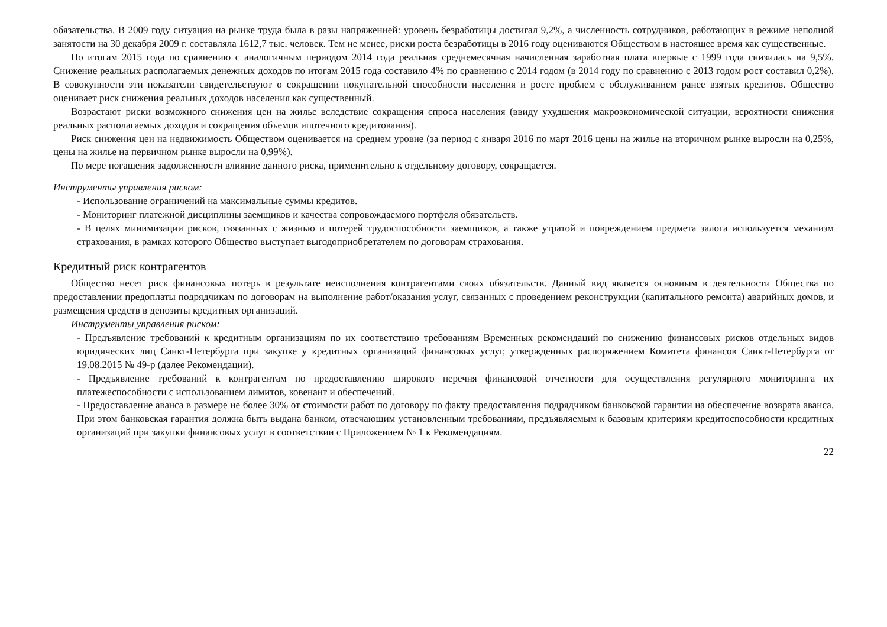обязательства. В 2009 году ситуация на рынке труда была в разы напряженней: уровень безработицы достигал 9,2%, а численность сотрудников, работающих в режиме неполной занятости на 30 декабря 2009 г. составляла 1612,7 тыс. человек. Тем не менее, риски роста безработицы в 2016 году оцениваются Обществом в настоящее время как существенные.
По итогам 2015 года по сравнению с аналогичным периодом 2014 года реальная среднемесячная начисленная заработная плата впервые с 1999 года снизилась на 9,5%. Снижение реальных располагаемых денежных доходов по итогам 2015 года составило 4% по сравнению с 2014 годом (в 2014 году по сравнению с 2013 годом рост составил 0,2%). В совокупности эти показатели свидетельствуют о сокращении покупательной способности населения и росте проблем с обслуживанием ранее взятых кредитов. Общество оценивает риск снижения реальных доходов населения как существенный.
Возрастают риски возможного снижения цен на жилье вследствие сокращения спроса населения (ввиду ухудшения макроэкономической ситуации, вероятности снижения реальных располагаемых доходов и сокращения объемов ипотечного кредитования).
Риск снижения цен на недвижимость Обществом оценивается на среднем уровне (за период с января 2016 по март 2016 цены на жилье на вторичном рынке выросли на 0,25%, цены на жилье на первичном рынке выросли на 0,99%).
По мере погашения задолженности влияние данного риска, применительно к отдельному договору, сокращается.
Инструменты управления риском:
- Использование ограничений на максимальные суммы кредитов.
- Мониторинг платежной дисциплины заемщиков и качества сопровождаемого портфеля обязательств.
- В целях минимизации рисков, связанных с жизнью и потерей трудоспособности заемщиков, а также утратой и повреждением предмета залога используется механизм страхования, в рамках которого Общество выступает выгодоприобретателем по договорам страхования.
Кредитный риск контрагентов
Общество несет риск финансовых потерь в результате неисполнения контрагентами своих обязательств. Данный вид является основным в деятельности Общества по предоставлении предоплаты подрядчикам по договорам на выполнение работ/оказания услуг, связанных с проведением реконструкции (капитального ремонта) аварийных домов, и размещения средств в депозиты кредитных организаций.
Инструменты управления риском:
- Предъявление требований к кредитным организациям по их соответствию требованиям Временных рекомендаций по снижению финансовых рисков отдельных видов юридических лиц Санкт-Петербурга при закупке у кредитных организаций финансовых услуг, утвержденных распоряжением Комитета финансов Санкт-Петербурга от 19.08.2015 № 49-р (далее Рекомендации).
- Предъявление требований к контрагентам по предоставлению широкого перечня финансовой отчетности для осуществления регулярного мониторинга их платежеспособности с использованием лимитов, ковенант и обеспечений.
- Предоставление аванса в размере не более 30% от стоимости работ по договору по факту предоставления подрядчиком банковской гарантии на обеспечение возврата аванса. При этом банковская гарантия должна быть выдана банком, отвечающим установленным требованиям, предъявляемым к базовым критериям кредитоспособности кредитных организаций при закупки финансовых услуг в соответствии с Приложением № 1 к Рекомендациям.
22